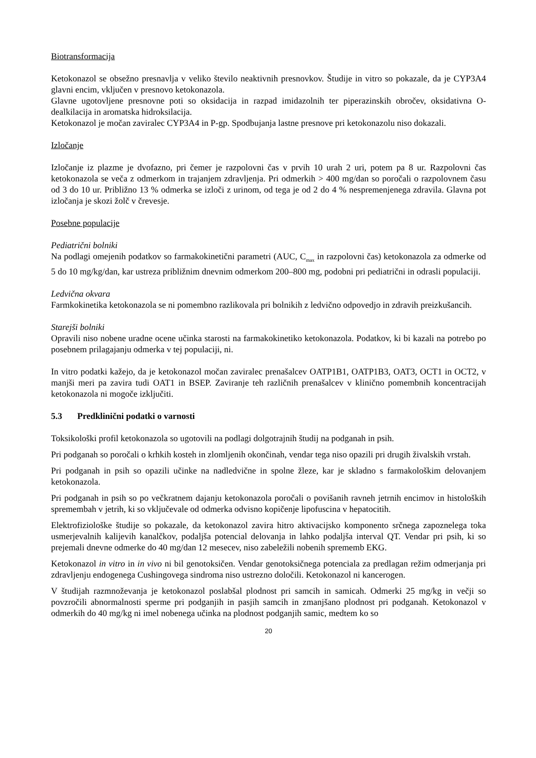Biotransformacija
Ketokonazol se obsežno presnavlja v veliko število neaktivnih presnovkov. Študije in vitro so pokazale, da je CYP3A4 glavni encim, vključen v presnovo ketokonazola.
Glavne ugotovljene presnovne poti so oksidacija in razpad imidazolnih ter piperazinskih obročev, oksidativna O-dealkilacija in aromatska hidroksilacija.
Ketokonazol je močan zaviralec CYP3A4 in P-gp. Spodbujanja lastne presnove pri ketokonazolu niso dokazali.
Izločanje
Izločanje iz plazme je dvofazno, pri čemer je razpolovni čas v prvih 10 urah 2 uri, potem pa 8 ur. Razpolovni čas ketokonazola se veča z odmerkom in trajanjem zdravljenja. Pri odmerkih > 400 mg/dan so poročali o razpolovnem času od 3 do 10 ur. Približno 13 % odmerka se izloči z urinom, od tega je od 2 do 4 % nespremenjenega zdravila. Glavna pot izločanja je skozi žolč v črevesje.
Posebne populacije
Pediatrični bolniki
Na podlagi omejenih podatkov so farmakokinetični parametri (AUC, C<sub>max</sub> in razpolovni čas) ketokonazola za odmerke od 5 do 10 mg/kg/dan, kar ustreza približnim dnevnim odmerkom 200–800 mg, podobni pri pediatrični in odrasli populaciji.
Ledvična okvara
Farmkokinetika ketokonazola se ni pomembno razlikovala pri bolnikih z ledvično odpovedjo in zdravih preizkušancih.
Starejši bolniki
Opravili niso nobene uradne ocene učinka starosti na farmakokinetiko ketokonazola. Podatkov, ki bi kazali na potrebo po posebnem prilagajanju odmerka v tej populaciji, ni.
In vitro podatki kažejo, da je ketokonazol močan zaviralec prenašalcev OATP1B1, OATP1B3, OAT3, OCT1 in OCT2, v manjši meri pa zavira tudi OAT1 in BSEP. Zaviranje teh različnih prenašalcev v klinično pomembnih koncentracijah ketokonazola ni mogoče izključiti.
5.3 Predklinični podatki o varnosti
Toksikološki profil ketokonazola so ugotovili na podlagi dolgotrajnih študij na podganah in psih.
Pri podganah so poročali o krhkih kosteh in zlomljenih okončinah, vendar tega niso opazili pri drugih živalskih vrstah.
Pri podganah in psih so opazili učinke na nadledvične in spolne žleze, kar je skladno s farmakološkim delovanjem ketokonazola.
Pri podganah in psih so po večkratnem dajanju ketokonazola poročali o povišanih ravneh jetrnih encimov in histoloških spremembah v jetrih, ki so vključevale od odmerka odvisno kopičenje lipofuscina v hepatocitih.
Elektrofiziološke študije so pokazale, da ketokonazol zavira hitro aktivacijsko komponento srčnega zapoznelega toka usmerjevalnih kalijevih kanalčkov, podaljša potencial delovanja in lahko podaljša interval QT. Vendar pri psih, ki so prejemali dnevne odmerke do 40 mg/dan 12 mesecev, niso zabeležili nobenih sprememb EKG.
Ketokonazol in vitro in in vivo ni bil genotoksičen. Vendar genotoksičnega potenciala za predlagan režim odmerjanja pri zdravljenju endogenega Cushingovega sindroma niso ustrezno določili. Ketokonazol ni kancerogen.
V študijah razmnoževanja je ketokonazol poslabšal plodnost pri samcih in samicah. Odmerki 25 mg/kg in večji so povzročili abnormalnosti sperme pri podganjih in pasjih samcih in zmanjšano plodnost pri podganah. Ketokonazol v odmerkih do 40 mg/kg ni imel nobenega učinka na plodnost podganjih samic, medtem ko so
20